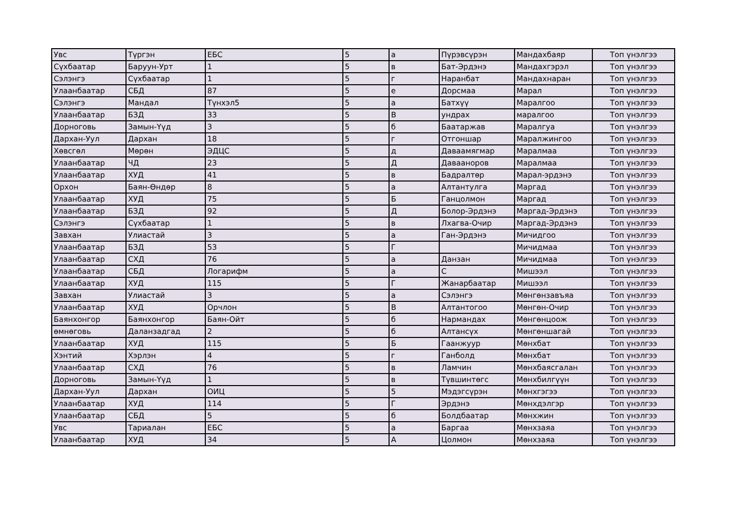| Увс | Түргэн | ЕБС | 5 | а | Пүрэвсүрэн | Мандахбаяр | Топ үнэлгээ |
| Сүхбаатар | Баруун-Урт | 1 | 5 | в | Бат-Эрдэнэ | Мандахгэрэл | Топ үнэлгээ |
| Сэлэнгэ | Сүхбаатар | 1 | 5 | г | Наранбат | Мандахнаран | Топ үнэлгээ |
| Улаанбаатар | СБД | 87 | 5 | е | Дорсмаа | Марал | Топ үнэлгээ |
| Сэлэнгэ | Мандал | Түнхэл5 | 5 | а | Батхүү | Маралгоо | Топ үнэлгээ |
| Улаанбаатар | БЗД | 33 | 5 | В | ундрах | маралгоо | Топ үнэлгээ |
| Дорноговь | Замын-Үүд | 3 | 5 | б | Баатаржав | Маралгуа | Топ үнэлгээ |
| Дархан-Уул | Дархан | 18 | 5 | г | Отгоншар | Маралжингоо | Топ үнэлгээ |
| Хөвсгөл | Мөрөн | ЭДЦС | 5 | д | Даваамягмар | Маралмаа | Топ үнэлгээ |
| Улаанбаатар | ЧД | 23 | 5 | Д | Даваанорoв | Маралмаа | Топ үнэлгээ |
| Улаанбаатар | ХУД | 41 | 5 | в | Бадралтөр | Марал-эрдэнэ | Топ үнэлгээ |
| Орхон | Баян-Өндөр | 8 | 5 | а | Алтантулга | Маргад | Топ үнэлгээ |
| Улаанбаатар | ХУД | 75 | 5 | Б | Ганцолмон | Маргад | Топ үнэлгээ |
| Улаанбаатар | БЗД | 92 | 5 | Д | Болор-Эрдэнэ | Маргад-Эрдэнэ | Топ үнэлгээ |
| Сэлэнгэ | Сүхбаатар | 1 | 5 | в | Лхагва-Очир | Маргад-Эрдэнэ | Топ үнэлгээ |
| Завхан | Улиастай | 3 | 5 | а | Ган-Эрдэнэ | Мичидгоо | Топ үнэлгээ |
| Улаанбаатар | БЗД | 53 | 5 | Г | | Мичидмаа | Топ үнэлгээ |
| Улаанбаатар | СХД | 76 | 5 | а | Данзан | Мичидмаа | Топ үнэлгээ |
| Улаанбаатар | СБД | Логарифм | 5 | а | С | Мишээл | Топ үнэлгээ |
| Улаанбаатар | ХУД | 115 | 5 | Г | Жанарбаатар | Мишээл | Топ үнэлгээ |
| Завхан | Улиастай | 3 | 5 | а | Сэлэнгэ | Мөнгөнзавъяа | Топ үнэлгээ |
| Улаанбаатар | ХУД | Орчлон | 5 | В | Алтантогоо | Мөнгөн-Очир | Топ үнэлгээ |
| Баянхонгор | Баянхонгор | Баян-Ойт | 5 | б | Нармандах | Мөнгөнцоож | Топ үнэлгээ |
| өмнөговь | Даланзадгад | 2 | 5 | б | Алтансүх | Мөнгөншагай | Топ үнэлгээ |
| Улаанбаатар | ХУД | 115 | 5 | Б | Гаанжуур | Мөнхбат | Топ үнэлгээ |
| Хэнтий | Хэрлэн | 4 | 5 | г | Ганболд | Мөнхбат | Топ үнэлгээ |
| Улаанбаатар | СХД | 76 | 5 | в | Ламчин | Мөнхбаясгалан | Топ үнэлгээ |
| Дорноговь | Замын-Үүд | 1 | 5 | в | Түвшинтөгс | Мөнхбилгүүн | Топ үнэлгээ |
| Дархан-Уул | Дархан | ОИЦ | 5 | 5 | Мэдэгсүрэн | Мөнхгэгээ | Топ үнэлгээ |
| Улаанбаатар | ХУД | 114 | 5 | Г | Эрдэнэ | Мөнхдэлгэр | Топ үнэлгээ |
| Улаанбаатар | СБД | 5 | 5 | б | Болдбаатар | Мөнхжин | Топ үнэлгээ |
| Увс | Тариалан | ЕБС | 5 | а | Баргаа | Мөнхзаяа | Топ үнэлгээ |
| Улаанбаатар | ХУД | 34 | 5 | А | Цолмон | Мөнхзаяа | Топ үнэлгээ |